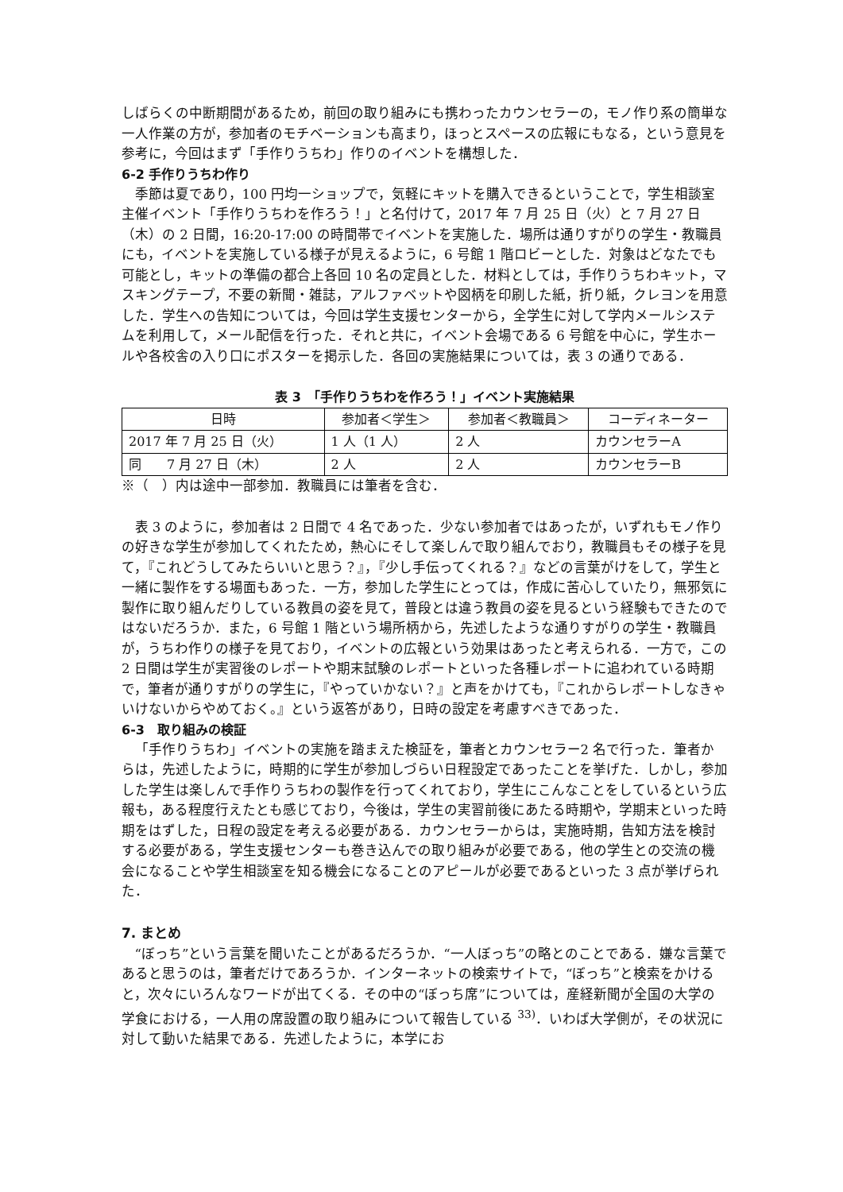しばらくの中断期間があるため，前回の取り組みにも携わったカウンセラーの，モノ作り系の簡単な一人作業の方が，参加者のモチベーションも高まり，ほっとスペースの広報にもなる，という意見を参考に，今回はまず「手作りうちわ」作りのイベントを構想した．
6-2 手作りうちわ作り
季節は夏であり，100 円均一ショップで，気軽にキットを購入できるということで，学生相談室主催イベント「手作りうちわを作ろう！」と名付けて，2017 年 7 月 25 日（火）と 7 月 27 日（木）の 2 日間，16:20-17:00 の時間帯でイベントを実施した．場所は通りすがりの学生・教職員にも，イベントを実施している様子が見えるように，6 号館 1 階ロビーとした．対象はどなたでも可能とし，キットの準備の都合上各回 10 名の定員とした．材料としては，手作りうちわキット，マスキングテープ，不要の新聞・雑誌，アルファベットや図柄を印刷した紙，折り紙，クレヨンを用意した．学生への告知については，今回は学生支援センターから，全学生に対して学内メールシステムを利用して，メール配信を行った．それと共に，イベント会場である 6 号館を中心に，学生ホールや各校舎の入り口にポスターを掲示した．各回の実施結果については，表 3 の通りである．
表 3　「手作りうちわを作ろう！」イベント実施結果
| 日時 | 参加者＜学生＞ | 参加者＜教職員＞ | コーディネーター |
| --- | --- | --- | --- |
| 2017 年 7 月 25 日（火） | 1 人（1 人） | 2 人 | カウンセラーA |
| 同 7 月 27 日（木） | 2 人 | 2 人 | カウンセラーB |
※（　）内は途中一部参加．教職員には筆者を含む．
表 3 のように，参加者は 2 日間で 4 名であった．少ない参加者ではあったが，いずれもモノ作りの好きな学生が参加してくれたため，熱心にそして楽しんで取り組んでおり，教職員もその様子を見て，『これどうしてみたらいいと思う？』，『少し手伝ってくれる？』などの言葉がけをして，学生と一緒に製作をする場面もあった．一方，参加した学生にとっては，作成に苦心していたり，無邪気に製作に取り組んだりしている教員の姿を見て，普段とは違う教員の姿を見るという経験もできたのではないだろうか．また，6 号館 1 階という場所柄から，先述したような通りすがりの学生・教職員が，うちわ作りの様子を見ており，イベントの広報という効果はあったと考えられる．一方で，この 2 日間は学生が実習後のレポートや期末試験のレポートといった各種レポートに追われている時期で，筆者が通りすがりの学生に，『やっていかない？』と声をかけても，『これからレポートしなきゃいけないからやめておく。』という返答があり，日時の設定を考慮すべきであった．
6-3　取り組みの検証
「手作りうちわ」イベントの実施を踏まえた検証を，筆者とカウンセラー2 名で行った．筆者からは，先述したように，時期的に学生が参加しづらい日程設定であったことを挙げた．しかし，参加した学生は楽しんで手作りうちわの製作を行ってくれており，学生にこんなことをしているという広報も，ある程度行えたとも感じており，今後は，学生の実習前後にあたる時期や，学期末といった時期をはずした，日程の設定を考える必要がある．カウンセラーからは，実施時期，告知方法を検討する必要がある，学生支援センターも巻き込んでの取り組みが必要である，他の学生との交流の機会になることや学生相談室を知る機会になることのアピールが必要であるといった 3 点が挙げられた．
7. まとめ
“ぼっち”という言葉を聞いたことがあるだろうか．“一人ぼっち”の略とのことである．嫌な言葉であると思うのは，筆者だけであろうか．インターネットの検索サイトで，“ぼっち”と検索をかけると，次々にいろんなワードが出てくる．その中の“ぼっち席”については，産経新聞が全国の大学の学食における，一人用の席設置の取り組みについて報告している <sup>33)</sup>．いわば大学側が，その状況に対して動いた結果である．先述したように，本学にお